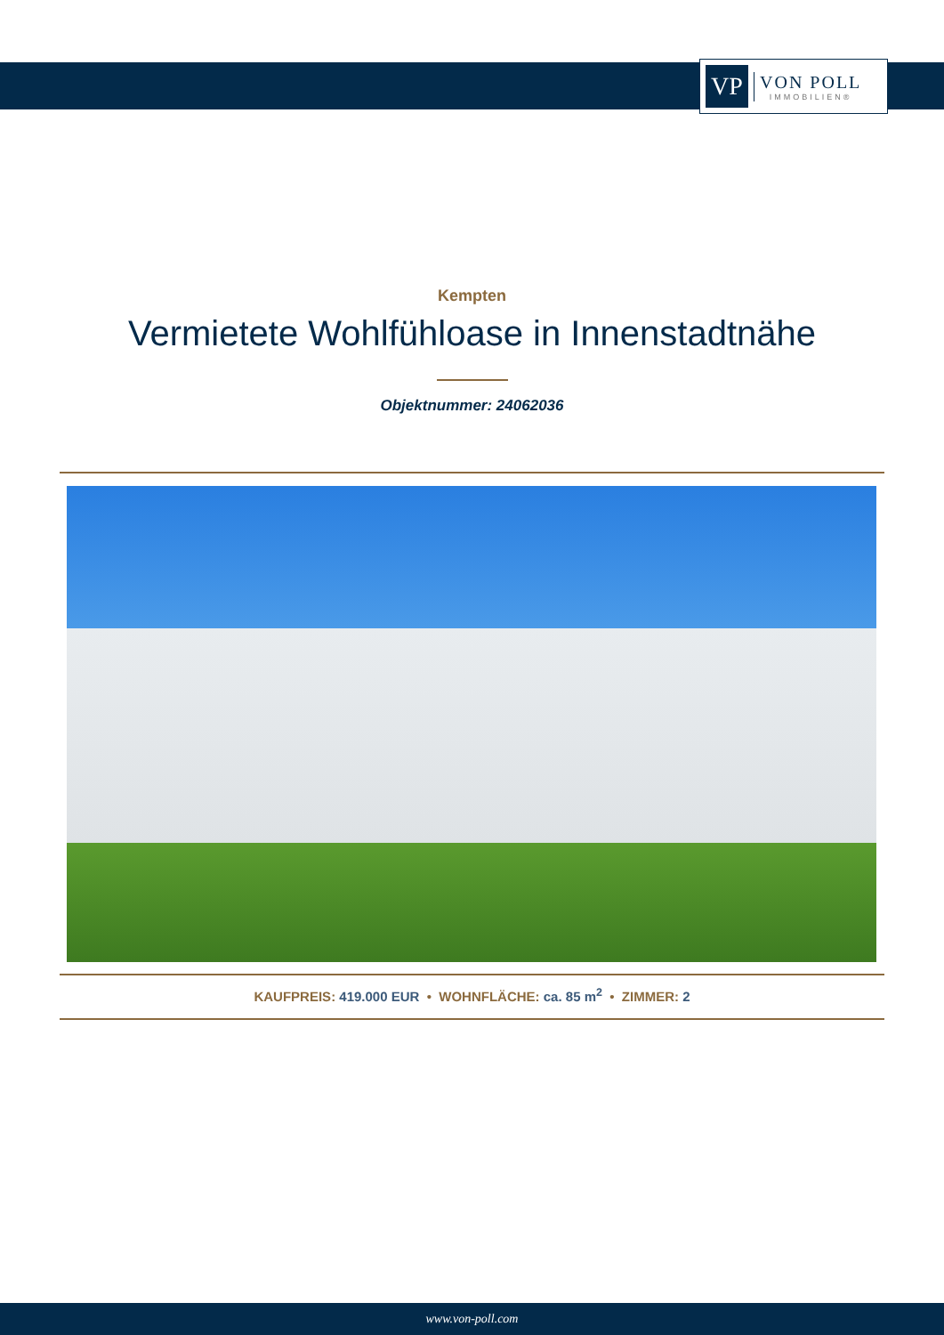VP
VON POLL
IMMOBILIEN®
Kempten
Vermietete Wohlfühloase in Innenstadtnähe
Objektnummer: 24062036
KAUFPREIS: 419.000 EUR • WOHNFLÄCHE: ca. 85 m<sup>2</sup> • ZIMMER: 2
www.von-poll.com